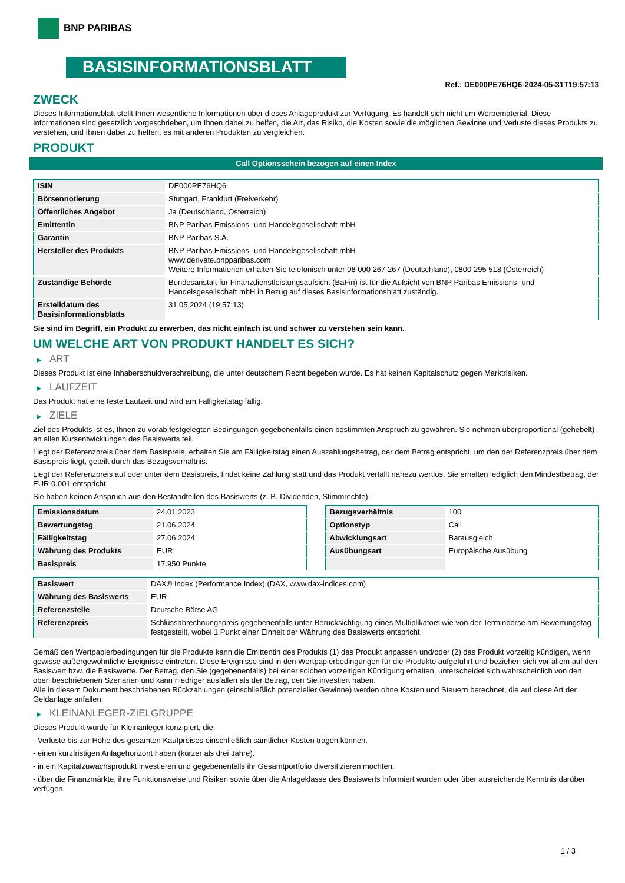BNP PARIBAS
BASISINFORMATIONSBLATT
Ref.: DE000PE76HQ6-2024-05-31T19:57:13
ZWECK
Dieses Informationsblatt stellt Ihnen wesentliche Informationen über dieses Anlageprodukt zur Verfügung. Es handelt sich nicht um Werbematerial. Diese Informationen sind gesetzlich vorgeschrieben, um Ihnen dabei zu helfen, die Art, das Risiko, die Kosten sowie die möglichen Gewinne und Verluste dieses Produkts zu verstehen, und Ihnen dabei zu helfen, es mit anderen Produkten zu vergleichen.
PRODUKT
Call Optionsschein bezogen auf einen Index
| ISIN | DE000PE76HQ6 |
| Börsennotierung | Stuttgart, Frankfurt (Freiverkehr) |
| Öffentliches Angebot | Ja (Deutschland, Österreich) |
| Emittentin | BNP Paribas Emissions- und Handelsgesellschaft mbH |
| Garantin | BNP Paribas S.A. |
| Hersteller des Produkts | BNP Paribas Emissions- und Handelsgesellschaft mbH www.derivate.bnpparibas.com Weitere Informationen erhalten Sie telefonisch unter 08 000 267 267 (Deutschland), 0800 295 518 (Österreich) |
| Zuständige Behörde | Bundesanstalt für Finanzdienstleistungsaufsicht (BaFin) ist für die Aufsicht von BNP Paribas Emissions- und Handelsgesellschaft mbH in Bezug auf dieses Basisinformationsblatt zuständig. |
| Erstelldatum des Basisinformationsblatts | 31.05.2024 (19:57:13) |
Sie sind im Begriff, ein Produkt zu erwerben, das nicht einfach ist und schwer zu verstehen sein kann.
UM WELCHE ART VON PRODUKT HANDELT ES SICH?
▶ ART
Dieses Produkt ist eine Inhaberschuldverschreibung, die unter deutschem Recht begeben wurde. Es hat keinen Kapitalschutz gegen Marktrisiken.
▶ LAUFZEIT
Das Produkt hat eine feste Laufzeit und wird am Fälligkeitstag fällig.
▶ ZIELE
Ziel des Produkts ist es, Ihnen zu vorab festgelegten Bedingungen gegebenenfalls einen bestimmten Anspruch zu gewähren. Sie nehmen überproportional (gehebelt) an allen Kursentwicklungen des Basiswerts teil.
Liegt der Referenzpreis über dem Basispreis, erhalten Sie am Fälligkeitstag einen Auszahlungsbetrag, der dem Betrag entspricht, um den der Referenzpreis über dem Basispreis liegt, geteilt durch das Bezugsverhältnis.
Liegt der Referenzpreis auf oder unter dem Basispreis, findet keine Zahlung statt und das Produkt verfällt nahezu wertlos. Sie erhalten lediglich den Mindestbetrag, der EUR 0,001 entspricht.
Sie haben keinen Anspruch aus den Bestandteilen des Basiswerts (z. B. Dividenden, Stimmrechte).
| Emissionsdatum | 24.01.2023 |
| Bewertungstag | 21.06.2024 |
| Fälligkeitstag | 27.06.2024 |
| Währung des Produkts | EUR |
| Basispreis | 17.950 Punkte |
| Bezugsverhältnis | 100 |
| Optionstyp | Call |
| Abwicklungsart | Barausgleich |
| Ausübungsart | Europäische Ausübung |
| Basiswert | DAX® Index (Performance Index) (DAX, www.dax-indices.com) |
| Währung des Basiswerts | EUR |
| Referenzstelle | Deutsche Börse AG |
| Referenzpreis | Schlussabrechnungspreis gegebenenfalls unter Berücksichtigung eines Multiplikators wie von der Terminbörse am Bewertungstag festgestellt, wobei 1 Punkt einer Einheit der Währung des Basiswerts entspricht |
Gemäß den Wertpapierbedingungen für die Produkte kann die Emittentin des Produkts (1) das Produkt anpassen und/oder (2) das Produkt vorzeitig kündigen, wenn gewisse außergewöhnliche Ereignisse eintreten. Diese Ereignisse sind in den Wertpapierbedingungen für die Produkte aufgeführt und beziehen sich vor allem auf den Basiswert bzw. die Basiswerte. Der Betrag, den Sie (gegebenenfalls) bei einer solchen vorzeitigen Kündigung erhalten, unterscheidet sich wahrscheinlich von den oben beschriebenen Szenarien und kann niedriger ausfallen als der Betrag, den Sie investiert haben.
Alle in diesem Dokument beschriebenen Rückzahlungen (einschließlich potenzieller Gewinne) werden ohne Kosten und Steuern berechnet, die auf diese Art der Geldanlage anfallen.
▶ KLEINANLEGER-ZIELGRUPPE
Dieses Produkt wurde für Kleinanleger konzipiert, die:
- Verluste bis zur Höhe des gesamten Kaufpreises einschließlich sämtlicher Kosten tragen können.
- einen kurzfristigen Anlagehorizont haben (kürzer als drei Jahre).
- in ein Kapitalzuwachsprodukt investieren und gegebenenfalls ihr Gesamtportfolio diversifizieren möchten.
- über die Finanzmärkte, ihre Funktionsweise und Risiken sowie über die Anlageklasse des Basiswerts informiert wurden oder über ausreichende Kenntnis darüber verfügen.
1 / 3